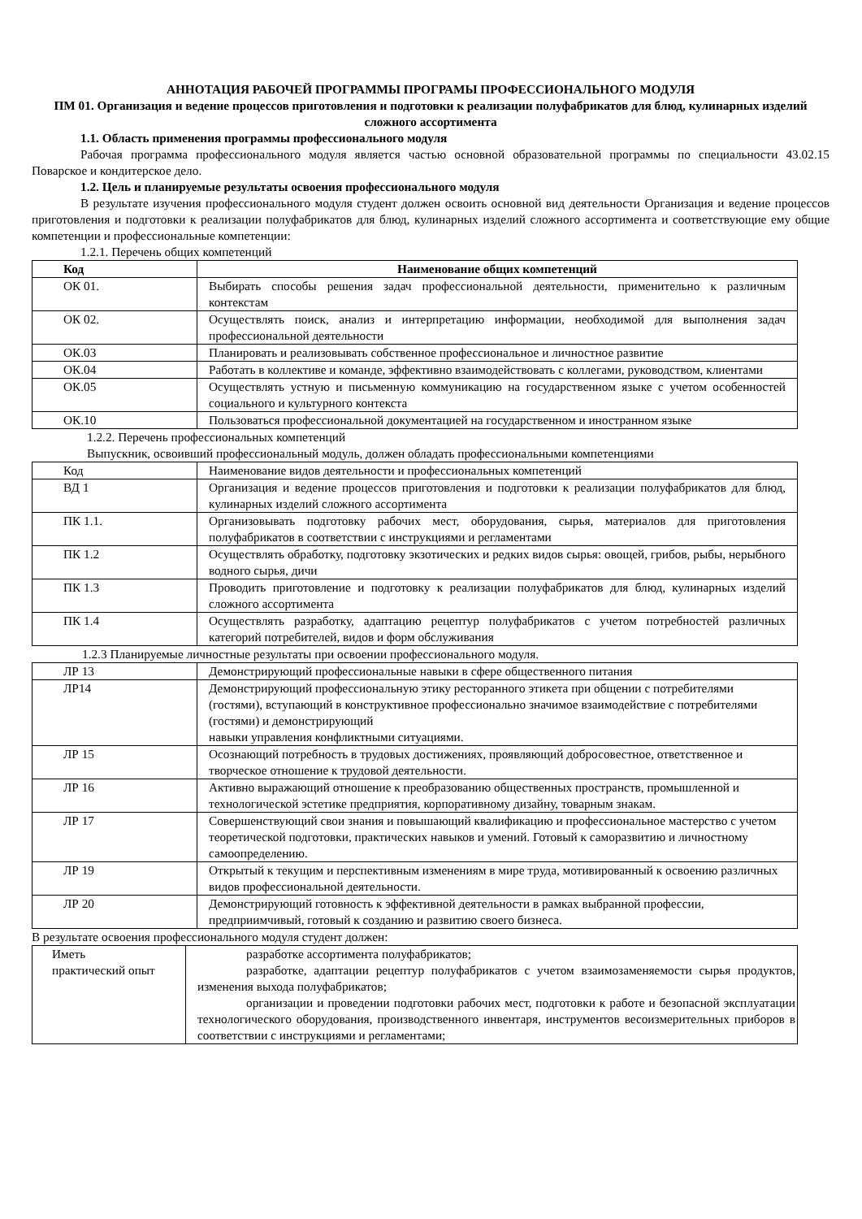АННОТАЦИЯ РАБОЧЕЙ ПРОГРАММЫ ПРОГРАМЫ ПРОФЕССИОНАЛЬНОГО МОДУЛЯ
ПМ 01. Организация и ведение процессов приготовления и подготовки к реализации полуфабрикатов для блюд, кулинарных изделий сложного ассортимента
1.1. Область применения программы профессионального модуля
Рабочая программа профессионального модуля является частью основной образовательной программы по специальности 43.02.15 Поварское и кондитерское дело.
1.2. Цель и планируемые результаты освоения профессионального модуля
В результате изучения профессионального модуля студент должен освоить основной вид деятельности Организация и ведение процессов приготовления и подготовки к реализации полуфабрикатов для блюд, кулинарных изделий сложного ассортимента и соответствующие ему общие компетенции и профессиональные компетенции:
1.2.1. Перечень общих компетенций
| Код | Наименование общих компетенций |
| ОК 01. | Выбирать способы решения задач профессиональной деятельности, применительно к различным контекстам |
| ОК 02. | Осуществлять поиск, анализ и интерпретацию информации, необходимой для выполнения задач профессиональной деятельности |
| ОК.03 | Планировать и реализовывать собственное профессиональное и личностное развитие |
| ОК.04 | Работать в коллективе и команде, эффективно взаимодействовать с коллегами, руководством, клиентами |
| ОК.05 | Осуществлять устную и письменную коммуникацию на государственном языке с учетом особенностей социального и культурного контекста |
| ОК.10 | Пользоваться профессиональной документацией на государственном и иностранном языке |
1.2.2. Перечень профессиональных компетенций
Выпускник, освоивший профессиональный модуль, должен обладать профессиональными компетенциями
| Код | Наименование видов деятельности и профессиональных компетенций |
| ВД 1 | Организация и ведение процессов приготовления и подготовки к реализации полуфабрикатов для блюд, кулинарных изделий сложного ассортимента |
| ПК 1.1. | Организовывать подготовку рабочих мест, оборудования, сырья, материалов для приготовления полуфабрикатов в соответствии с инструкциями и регламентами |
| ПК 1.2 | Осуществлять обработку, подготовку экзотических и редких видов сырья: овощей, грибов, рыбы, нерыбного водного сырья, дичи |
| ПК 1.3 | Проводить приготовление и подготовку к реализации полуфабрикатов для блюд, кулинарных изделий сложного ассортимента |
| ПК 1.4 | Осуществлять разработку, адаптацию рецептур полуфабрикатов с учетом потребностей различных категорий потребителей, видов и форм обслуживания |
1.2.3 Планируемые личностные результаты при освоении профессионального модуля.
| ЛР 13 | Демонстрирующий профессиональные навыки в сфере общественного питания |
| ЛР14 | Демонстрирующий профессиональную этику ресторанного этикета при общении с потребителями (гостями), вступающий в конструктивное профессионально значимое взаимодействие с потребителями (гостями) и демонстрирующий навыки управления конфликтными ситуациями. |
| ЛР 15 | Осознающий потребность в трудовых достижениях, проявляющий добросовестное, ответственное и творческое отношение к трудовой деятельности. |
| ЛР 16 | Активно выражающий отношение к преобразованию общественных пространств, промышленной и технологической эстетике предприятия, корпоративному дизайну, товарным знакам. |
| ЛР 17 | Совершенствующий свои знания и повышающий квалификацию и профессиональное мастерство с учетом теоретической подготовки, практических навыков и умений. Готовый к саморазвитию и личностному самоопределению. |
| ЛР 19 | Открытый к текущим и перспективным изменениям в мире труда, мотивированный к освоению различных видов профессиональной деятельности. |
| ЛР 20 | Демонстрирующий готовность к эффективной деятельности в рамках выбранной профессии, предприимчивый, готовый к созданию и развитию своего бизнеса. |
В результате освоения профессионального модуля студент должен:
| Иметь практический опыт | разработке ассортимента полуфабрикатов; разработке, адаптации рецептур полуфабрикатов с учетом взаимозаменяемости сырья продуктов, изменения выхода полуфабрикатов; организации и проведении подготовки рабочих мест, подготовки к работе и безопасной эксплуатации технологического оборудования, производственного инвентаря, инструментов весоизмерительных приборов в соответствии с инструкциями и регламентами; |